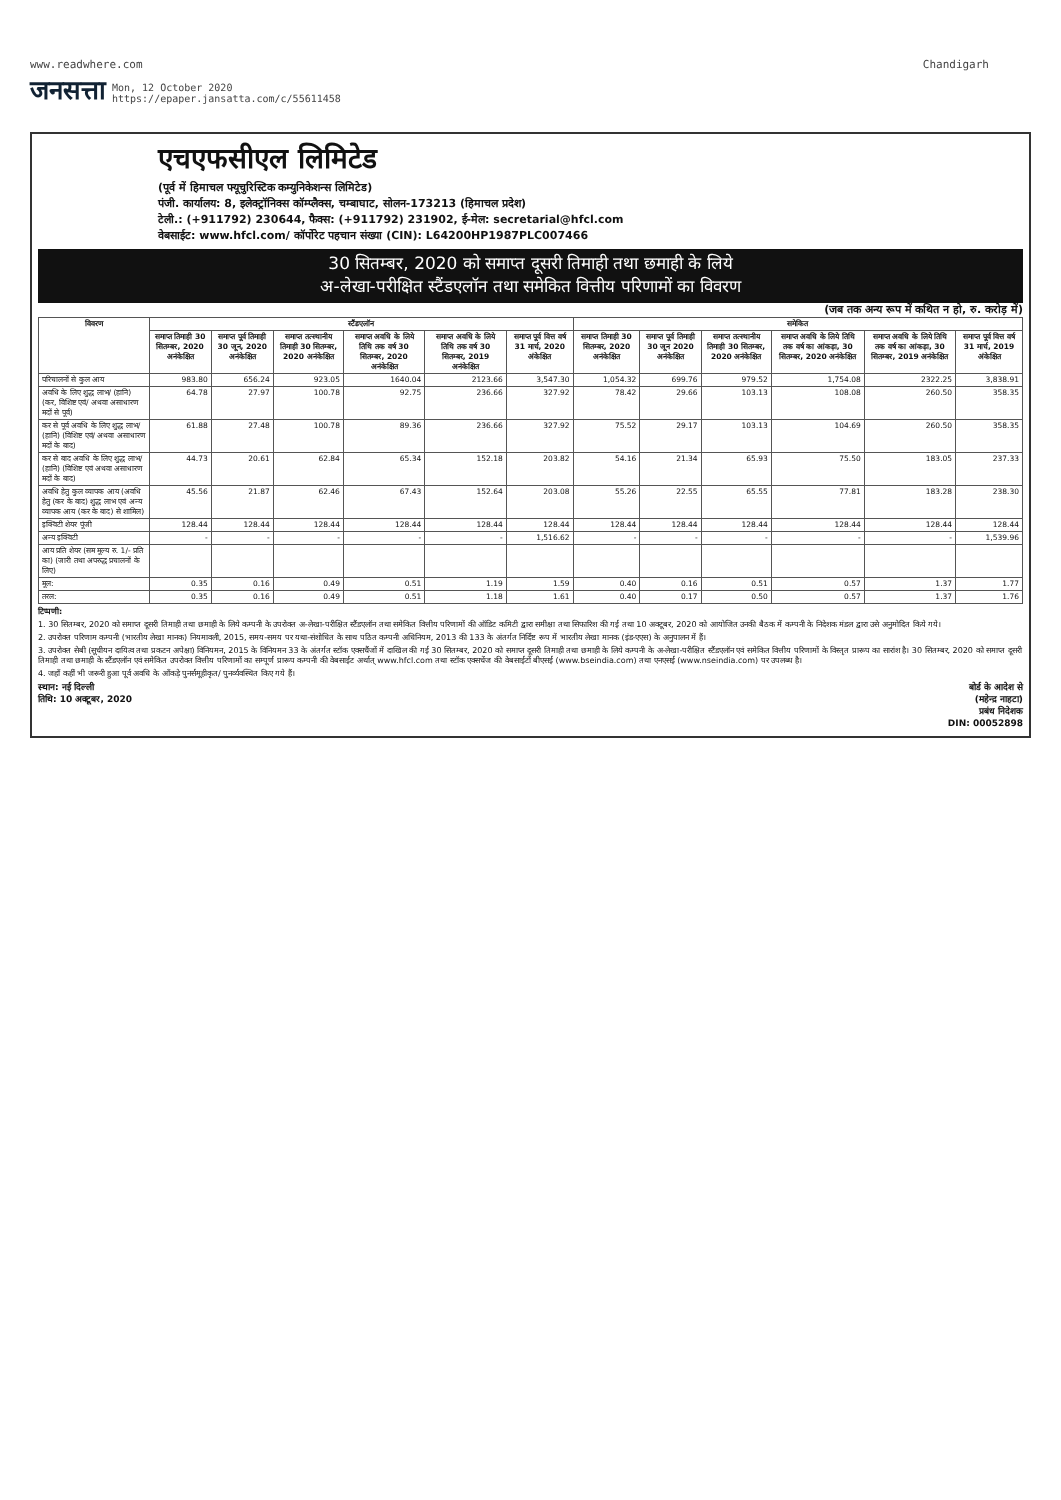www.readwhere.com Chandigarh
जनसत्ता Mon, 12 October 2020
https://epaper.jansatta.com/c/55611458
एचएफसीएल लिमिटेड
(पूर्व में हिमाचल फ्यूचुरिस्टिक कम्युनिकेशन्स लिमिटेड)
पंजी. कार्यालय: 8, इलेक्ट्रॉनिक्स कॉम्प्लैक्स, चम्बाघाट, सोलन-173213 (हिमाचल प्रदेश)
टेली.: (+911792) 230644, फैक्स: (+911792) 231902, ई-मेल: secretarial@hfcl.com
वेबसाईट: www.hfcl.com/ कॉर्पोरेट पहचान संख्या (CIN): L64200HP1987PLC007466
30 सितम्बर, 2020 को समाप्त दूसरी तिमाही तथा छमाही के लिये
अ-लेखा-परीक्षित स्टैंडएलॉन तथा समेकित वित्तीय परिणामों का विवरण
(जब तक अन्य रूप में कथित न हो, रु. करोड़ में)
| विवरण | स्टैंडएलॉन | | | | | | समेकित | | | | | |
| --- | --- | --- | --- | --- | --- | --- | --- | --- | --- | --- | --- | --- |
| | समाप्त तिमाही 30 सितम्बर, 2020 अनंकेक्षित | समाप्त पूर्व तिमाही 30 जून, 2020 अनंकेक्षित | समाप्त तत्स्थानीय तिमाही 30 सितम्बर, 2020 अनंकेक्षित | समाप्त अवधि के लिये तिथि तक वर्ष 30 सितम्बर, 2020 अनंकेक्षित | समाप्त अवधि के लिये तिथि तक वर्ष 30 सितम्बर, 2019 अनंकेक्षित | समाप्त पूर्व वित्त वर्ष 31 मार्च, 2020 अंकेक्षित | समाप्त तिमाही 30 सितम्बर, 2020 अनंकेक्षित | समाप्त पूर्व तिमाही 30 जून 2020 अनंकेक्षित | समाप्त तत्स्थानीय तिमाही 30 सितम्बर, 2020 अनंकेक्षित | समाप्त अवधि के लिये तिथि तक वर्ष का आंकड़ा, 30 सितम्बर, 2020 अनंकेक्षित | समाप्त अवधि के लिये तिथि तक वर्ष का आंकड़ा, 30 सितम्बर, 2019 अनंकेक्षित | समाप्त पूर्व वित्त वर्ष 31 मार्च, 2019 अंकेक्षित |
| परिचालनों से कुल आय | 983.80 | 656.24 | 923.05 | 1640.04 | 2123.66 | 3,547.30 | 1,054.32 | 699.76 | 979.52 | 1,754.08 | 2322.25 | 3,838.91 |
| अवधि के लिए शुद्ध लाभ/ (हानि) (कर, विशिष्ट एवं/ अथवा असाधारण मदों से पूर्व) | 64.78 | 27.97 | 100.78 | 92.75 | 236.66 | 327.92 | 78.42 | 29.66 | 103.13 | 108.08 | 260.50 | 358.35 |
| कर से पूर्व अवधि के लिए शुद्ध लाभ/ (हानि) (विशिष्ट एवं/ अथवा असाधारण मदों के बाद) | 61.88 | 27.48 | 100.78 | 89.36 | 236.66 | 327.92 | 75.52 | 29.17 | 103.13 | 104.69 | 260.50 | 358.35 |
| कर से बाद अवधि के लिए शुद्ध लाभ/ (हानि) (विशिष्ट एवं अथवा असाधारण मदों के बाद) | 44.73 | 20.61 | 62.84 | 65.34 | 152.18 | 203.82 | 54.16 | 21.34 | 65.93 | 75.50 | 183.05 | 237.33 |
| अवधि हेतु कुल व्यापक आय (अवधि हेतु (कर के बाद) शुद्ध लाभ एवं अन्य व्यापक आय (कर के बाद) से शामिल) | 45.56 | 21.87 | 62.46 | 67.43 | 152.64 | 203.08 | 55.26 | 22.55 | 65.55 | 77.81 | 183.28 | 238.30 |
| इक्विटी शेयर पूंजी | 128.44 | 128.44 | 128.44 | 128.44 | 128.44 | 128.44 | 128.44 | 128.44 | 128.44 | 128.44 | 128.44 | 128.44 |
| अन्य इक्विटी | - | - | - | - | - | 1,516.62 | - | - | - | - | - | 1,539.96 |
| आय प्रति शेयर (सम मूल्य रु. 1/- प्रति का) (जारी तथा अपरुद्ध प्रचालनों के लिए) | | | | | | | | | | | | |
| मूल: | 0.35 | 0.16 | 0.49 | 0.51 | 1.19 | 1.59 | 0.40 | 0.16 | 0.51 | 0.57 | 1.37 | 1.77 |
| तरल: | 0.35 | 0.16 | 0.49 | 0.51 | 1.18 | 1.61 | 0.40 | 0.17 | 0.50 | 0.57 | 1.37 | 1.76 |
टिप्पणी:
1. 30 सितम्बर, 2020 को समाप्त दूसरी तिमाही तथा छमाही के लिये कम्पनी के उपरोक्त अ-लेखा-परीक्षित स्टैंडएलॉन तथा समेकित वित्तीय परिणामों की ऑडिट कमिटी द्वारा समीक्षा तथा सिफारिश की गई तथा 10 अक्टूबर, 2020 को आयोजित उनकी बैठक में कम्पनी के निदेशक मंडल द्वारा उसे अनुमोदित किये गये।
2. उपरोक्त परिणाम कम्पनी (भारतीय लेखा मानक) नियमावली, 2015, समय-समय पर यथा-संशोधित के साथ पठित कम्पनी अधिनियम, 2013 की 133 के अंतर्गत निर्दिष्ट रूप में भारतीय लेखा मानक (इंड-एएस) के अनुपालन में हैं।
3. उपरोक्त सेबी (सूचीयन दायित्व तथा प्रकटन अपेक्षा) विनियमन, 2015 के विनियमन 33 के अंतर्गत स्टॉक एक्सचैंजों में दाखिल की गई 30 सितम्बर, 2020 को समाप्त दूसरी तिमाही तथा छमाही के लिये कम्पनी के अ-लेखा-परीक्षित स्टैंडएलॉन एवं समेकित वित्तीय परिणामों के विस्तृत प्रारूप का सारांश है। 30 सितम्बर, 2020 को समाप्त दूसरी तिमाही तथा छमाही के स्टैंडएलॉन एवं समेकित उपरोक्त वित्तीय परिणामों का सम्पूर्ण प्रारूप कम्पनी की वेबसाईट अर्थात् www.hfcl.com तथा स्टॉक एक्सचेंज की वेबसाईटों बीएसई (www.bseindia.com) तथा एनएसई (www.nseindia.com) पर उपलब्ध है।
4. जहाँ कहीं भी जरूरी हुआ पूर्व अवधि के आँकड़े पुनर्समूहीकृत/ पुनर्व्यवस्थित किए गये हैं।
स्थान: नई दिल्ली
तिथि: 10 अक्टूबर, 2020
बोर्ड के आदेश से
(महेन्द्र नाहटा)
प्रबंध निदेशक
DIN: 00052898